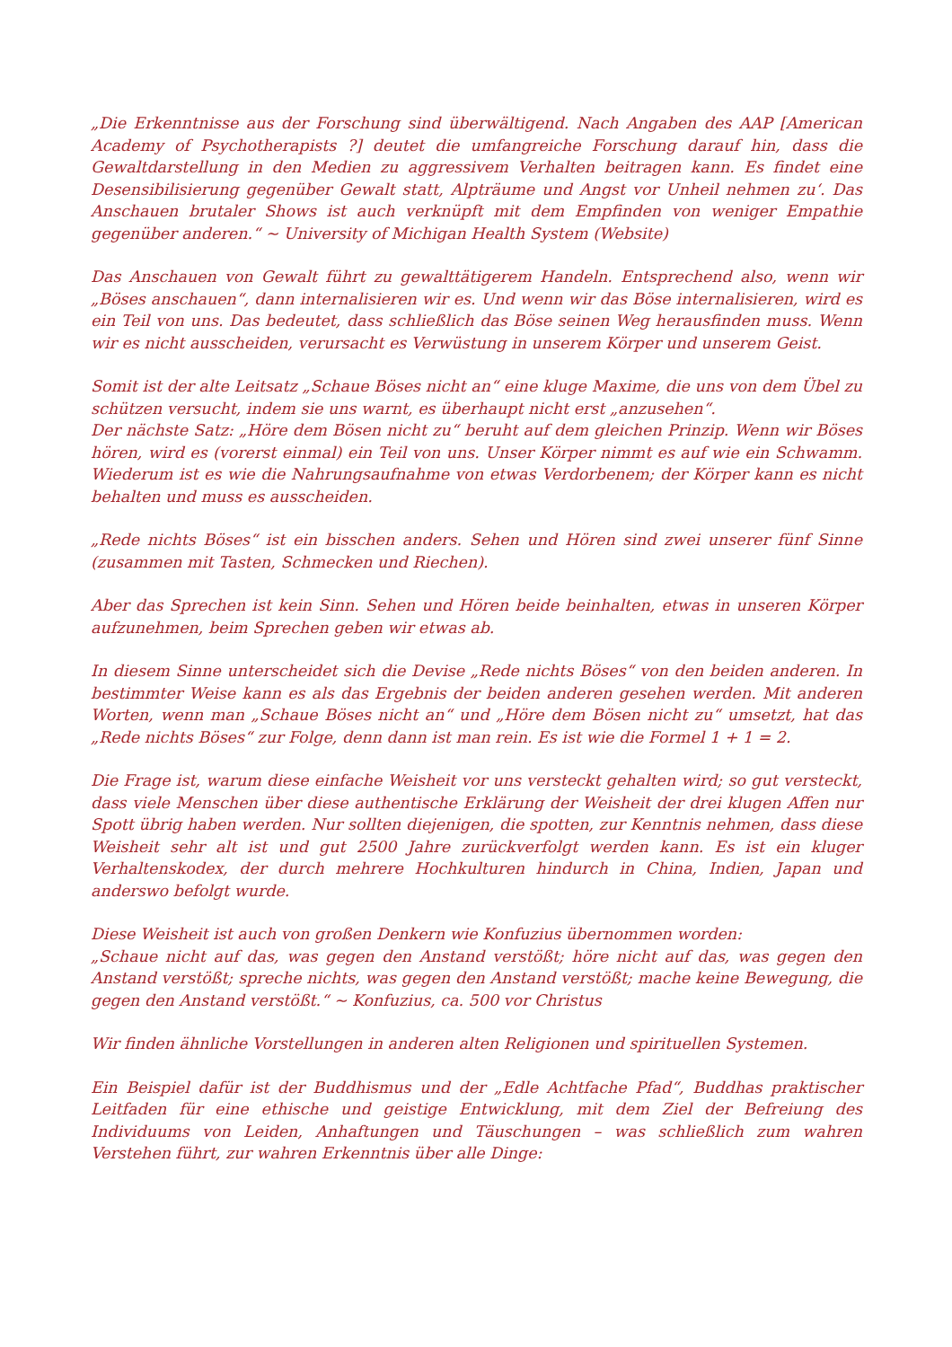„Die Erkenntnisse aus der Forschung sind überwältigend. Nach Angaben des AAP [American Academy of Psychotherapists ?] deutet die umfangreiche Forschung darauf hin, dass die Gewaltdarstellung in den Medien zu aggressivem Verhalten beitragen kann. Es findet eine Desensibilisierung gegenüber Gewalt statt, Alpträume und Angst vor Unheil nehmen zu‘. Das Anschauen brutaler Shows ist auch verknüpft mit dem Empfinden von weniger Empathie gegenüber anderen.“ ~ University of Michigan Health System (Website)
Das Anschauen von Gewalt führt zu gewalttätigerem Handeln. Entsprechend also, wenn wir „Böses anschauen“, dann internalisieren wir es. Und wenn wir das Böse internalisieren, wird es ein Teil von uns. Das bedeutet, dass schließlich das Böse seinen Weg herausfinden muss. Wenn wir es nicht ausscheiden, verursacht es Verwüstung in unserem Körper und unserem Geist.
Somit ist der alte Leitsatz „Schaue Böses nicht an“ eine kluge Maxime, die uns von dem Übel zu schützen versucht, indem sie uns warnt, es überhaupt nicht erst „anzusehen“.
Der nächste Satz: „Höre dem Bösen nicht zu“ beruht auf dem gleichen Prinzip. Wenn wir Böses hören, wird es (vorerst einmal) ein Teil von uns. Unser Körper nimmt es auf wie ein Schwamm. Wiederum ist es wie die Nahrungsaufnahme von etwas Verdorbenem; der Körper kann es nicht behalten und muss es ausscheiden.
„Rede nichts Böses“ ist ein bisschen anders. Sehen und Hören sind zwei unserer fünf Sinne (zusammen mit Tasten, Schmecken und Riechen).
Aber das Sprechen ist kein Sinn. Sehen und Hören beide beinhalten, etwas in unseren Körper aufzunehmen, beim Sprechen geben wir etwas ab.
In diesem Sinne unterscheidet sich die Devise „Rede nichts Böses“ von den beiden anderen. In bestimmter Weise kann es als das Ergebnis der beiden anderen gesehen werden. Mit anderen Worten, wenn man „Schaue Böses nicht an“ und „Höre dem Bösen nicht zu“ umsetzt, hat das „Rede nichts Böses“ zur Folge, denn dann ist man rein. Es ist wie die Formel 1 + 1 = 2.
Die Frage ist, warum diese einfache Weisheit vor uns versteckt gehalten wird; so gut versteckt, dass viele Menschen über diese authentische Erklärung der Weisheit der drei klugen Affen nur Spott übrig haben werden. Nur sollten diejenigen, die spotten, zur Kenntnis nehmen, dass diese Weisheit sehr alt ist und gut 2500 Jahre zurückverfolgt werden kann. Es ist ein kluger Verhaltenskodex, der durch mehrere Hochkulturen hindurch in China, Indien, Japan und anderswo befolgt wurde.
Diese Weisheit ist auch von großen Denkern wie Konfuzius übernommen worden:
„Schaue nicht auf das, was gegen den Anstand verstößt; höre nicht auf das, was gegen den Anstand verstößt; spreche nichts, was gegen den Anstand verstößt; mache keine Bewegung, die gegen den Anstand verstößt.“ ~ Konfuzius, ca. 500 vor Christus
Wir finden ähnliche Vorstellungen in anderen alten Religionen und spirituellen Systemen.
Ein Beispiel dafür ist der Buddhismus und der „Edle Achtfache Pfad“, Buddhas praktischer Leitfaden für eine ethische und geistige Entwicklung, mit dem Ziel der Befreiung des Individuums von Leiden, Anhaftungen und Täuschungen – was schließlich zum wahren Verstehen führt, zur wahren Erkenntnis über alle Dinge: